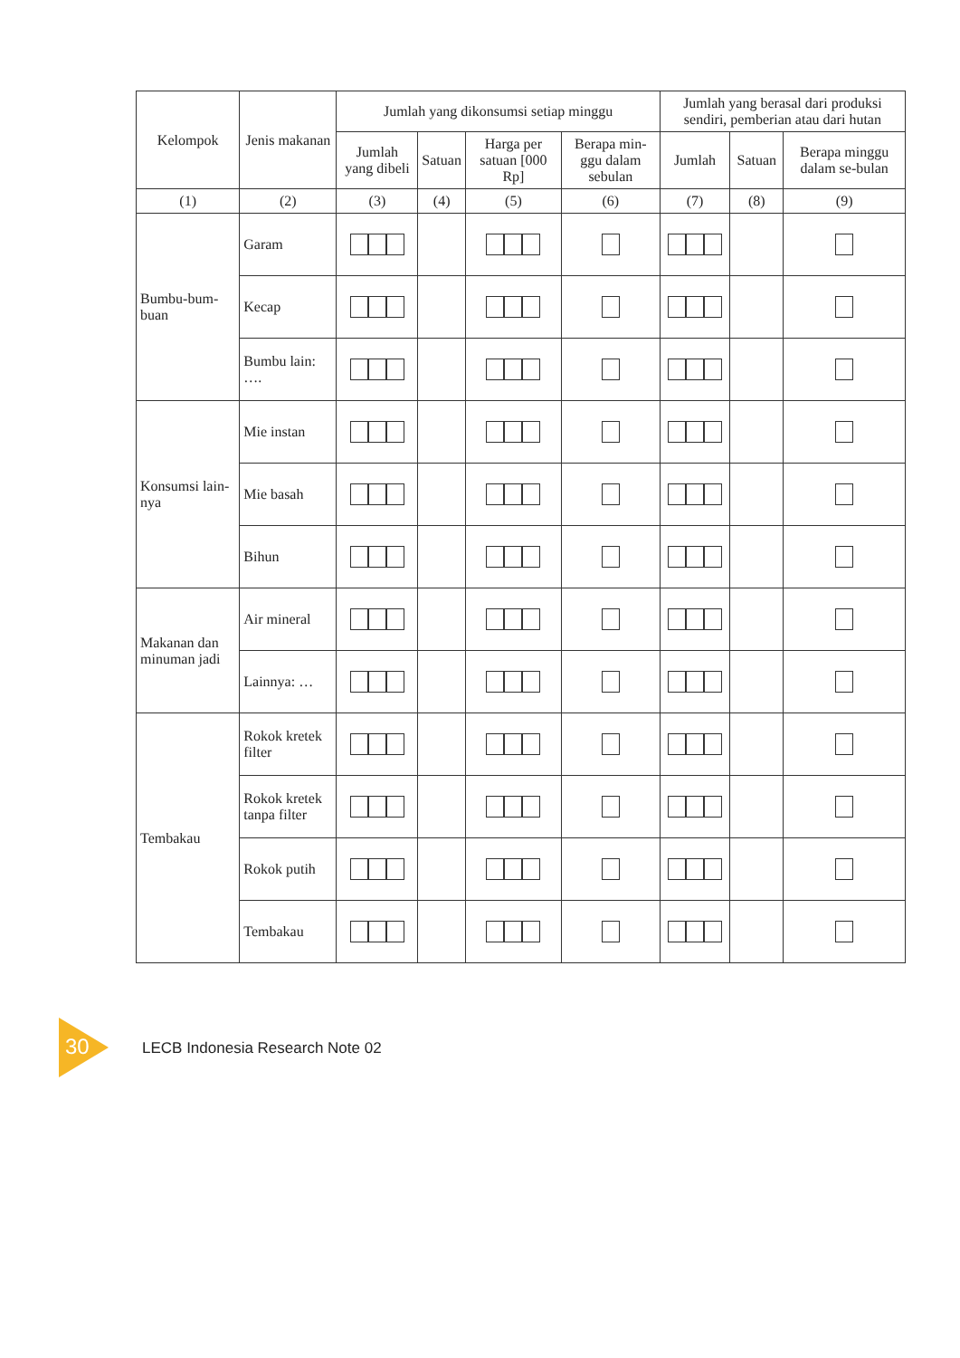| Kelompok | Jenis makanan | Jumlah yang dikonsumsi setiap minggu | | | | Jumlah yang berasal dari produksi sendiri, pemberian atau dari hutan | | |
| --- | --- | --- | --- | --- | --- | --- | --- | --- |
| | | Jumlah yang dibeli | Satuan | Harga per satuan [000 Rp] | Berapa min-ggu dalam sebulan | Jumlah | Satuan | Berapa minggu dalam se-bulan |
| (1) | (2) | (3) | (4) | (5) | (6) | (7) | (8) | (9) |
| Bumbu-bum-buan | Garam | | | | | | | |
| | Kecap | | | | | | | |
| | Bumbu lain: …. | | | | | | | |
| Konsumsi lain-nya | Mie instan | | | | | | | |
| | Mie basah | | | | | | | |
| | Bihun | | | | | | | |
| Makanan dan minuman jadi | Air mineral | | | | | | | |
| | Lainnya: … | | | | | | | |
| Tembakau | Rokok kretek filter | | | | | | | |
| | Rokok kretek tanpa filter | | | | | | | |
| | Rokok putih | | | | | | | |
| | Tembakau | | | | | | | |
30 LECB Indonesia Research Note 02